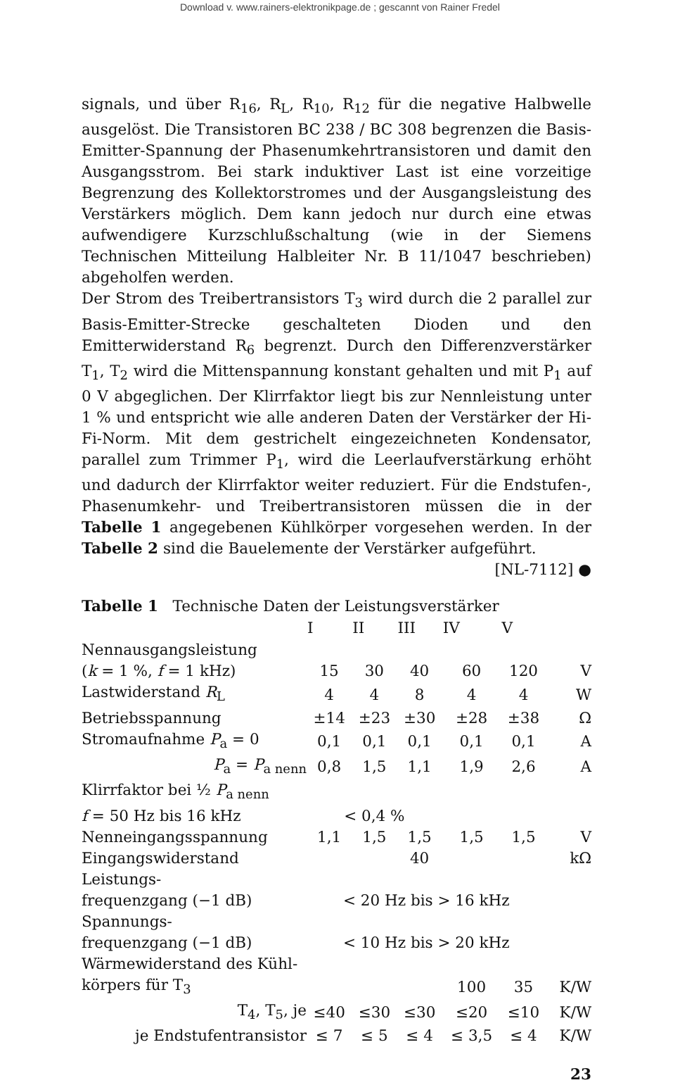Download v. www.rainers-elektronikpage.de ; gescannt von Rainer Fredel
signals, und über R<sub>16</sub>, R<sub>L</sub>, R<sub>10</sub>, R<sub>12</sub> für die negative Halbwelle ausgelöst. Die Transistoren BC 238 / BC 308 begrenzen die Basis-Emitter-Spannung der Phasenumkehrtransistoren und damit den Ausgangsstrom. Bei stark induktiver Last ist eine vorzeitige Begrenzung des Kollektorstromes und der Ausgangsleistung des Verstärkers möglich. Dem kann jedoch nur durch eine etwas aufwendigere Kurzschlußschaltung (wie in der Siemens Technischen Mitteilung Halbleiter Nr. B 11/1047 beschrieben) abgeholfen werden.
Der Strom des Treibertransistors T<sub>3</sub> wird durch die 2 parallel zur Basis-Emitter-Strecke geschalteten Dioden und den Emitterwiderstand R<sub>6</sub> begrenzt. Durch den Differenzverstärker T<sub>1</sub>, T<sub>2</sub> wird die Mittenspannung konstant gehalten und mit P<sub>1</sub> auf 0 V abgeglichen. Der Klirrfaktor liegt bis zur Nennleistung unter 1 % und entspricht wie alle anderen Daten der Verstärker der Hi-Fi-Norm. Mit dem gestrichelt eingezeichneten Kondensator, parallel zum Trimmer P<sub>1</sub>, wird die Leerlaufverstärkung erhöht und dadurch der Klirrfaktor weiter reduziert. Für die Endstufen-, Phasenumkehr- und Treibertransistoren müssen die in der Tabelle 1 angegebenen Kühlkörper vorgesehen werden. In der Tabelle 2 sind die Bauelemente der Verstärker aufgeführt.
[NL-7112] ●
| Tabelle 1 Technische Daten der Leistungsverstärker | | | | | | |
| | I | II | III | IV | V | |
| Nennausgangsleistung | | | | | | |
| ( k = 1 %, f = 1 kHz) | 15 | 30 | 40 | 60 | 120 | V |
| Lastwiderstand R<sub>L</sub> | 4 | 4 | 8 | 4 | 4 | W |
| Betriebsspannung | ±14 | ±23 | ±30 | ±28 | ±38 | Ω |
| Stromaufnahme P<sub>a</sub> = 0 | 0,1 | 0,1 | 0,1 | 0,1 | 0,1 | A |
| P<sub>a</sub> = P<sub>a nenn</sub> | 0,8 | 1,5 | 1,1 | 1,9 | 2,6 | A |
| Klirrfaktor bei ½ P<sub>a nenn</sub> | | | | | | |
| f = 50 Hz bis 16 kHz | < 0,4 % | | | | | |
| Nenneingangsspannung | 1,1 | 1,5 | 1,5 | 1,5 | 1,5 | V |
| Eingangswiderstand | | | 40 | | | kΩ |
| Leistungs- | | | | | | |
| frequenzgang (−1 dB) | < 20 Hz bis > 16 kHz | | | | | |
| Spannungs- | | | | | | |
| frequenzgang (−1 dB) | < 10 Hz bis > 20 kHz | | | | | |
| Wärmewiderstand des Kühl- | | | | | | |
| körpers für T<sub>3</sub> | | | | 100 | 35 | K/W |
| T<sub>4</sub>, T<sub>5</sub>, je | ≤40 | ≤30 | ≤30 | ≤20 | ≤10 | K/W |
| je Endstufentransistor | ≤ 7 | ≤ 5 | ≤ 4 | ≤ 3,5 | ≤ 4 | K/W |
23